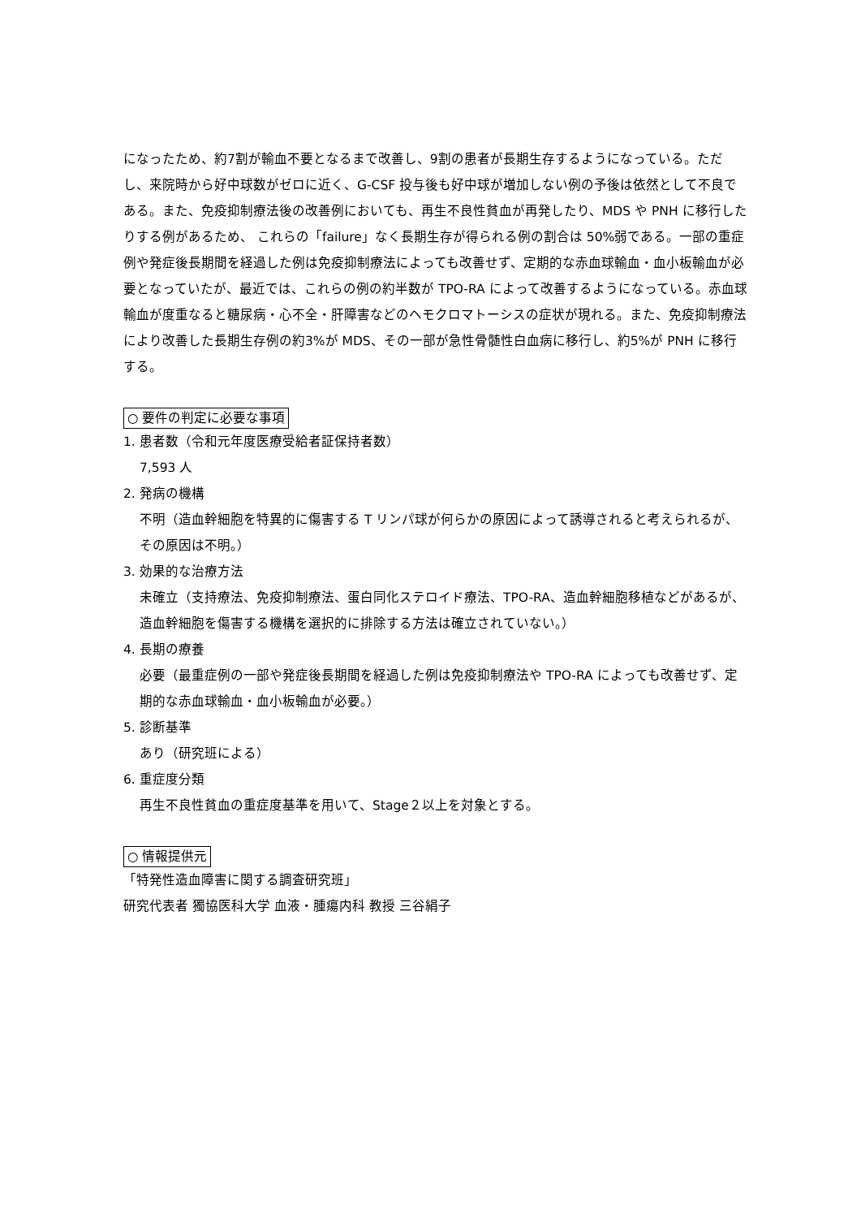になったため、約7割が輸血不要となるまで改善し、9割の患者が長期生存するようになっている。ただし、来院時から好中球数がゼロに近く、G-CSF 投与後も好中球が増加しない例の予後は依然として不良である。また、免疫抑制療法後の改善例においても、再生不良性貧血が再発したり、MDS や PNH に移行したりする例があるため、 これらの「failure」なく長期生存が得られる例の割合は 50%弱である。一部の重症例や発症後長期間を経過した例は免疫抑制療法によっても改善せず、定期的な赤血球輸血・血小板輸血が必要となっていたが、最近では、これらの例の約半数が TPO-RA によって改善するようになっている。赤血球輸血が度重なると糖尿病・心不全・肝障害などのヘモクロマトーシスの症状が現れる。また、免疫抑制療法により改善した長期生存例の約3%が MDS、その一部が急性骨髄性白血病に移行し、約5%が PNH に移行する。
○ 要件の判定に必要な事項
1. 患者数（令和元年度医療受給者証保持者数）
7,593 人
2. 発病の機構
不明（造血幹細胞を特異的に傷害する T リンパ球が何らかの原因によって誘導されると考えられるが、その原因は不明。）
3. 効果的な治療方法
未確立（支持療法、免疫抑制療法、蛋白同化ステロイド療法、TPO-RA、造血幹細胞移植などがあるが、造血幹細胞を傷害する機構を選択的に排除する方法は確立されていない。）
4. 長期の療養
必要（最重症例の一部や発症後長期間を経過した例は免疫抑制療法や TPO-RA によっても改善せず、定期的な赤血球輸血・血小板輸血が必要。）
5. 診断基準
あり（研究班による）
6. 重症度分類
再生不良性貧血の重症度基準を用いて、Stage２以上を対象とする。
○ 情報提供元
「特発性造血障害に関する調査研究班」
研究代表者 獨協医科大学 血液・腫瘍内科 教授 三谷絹子